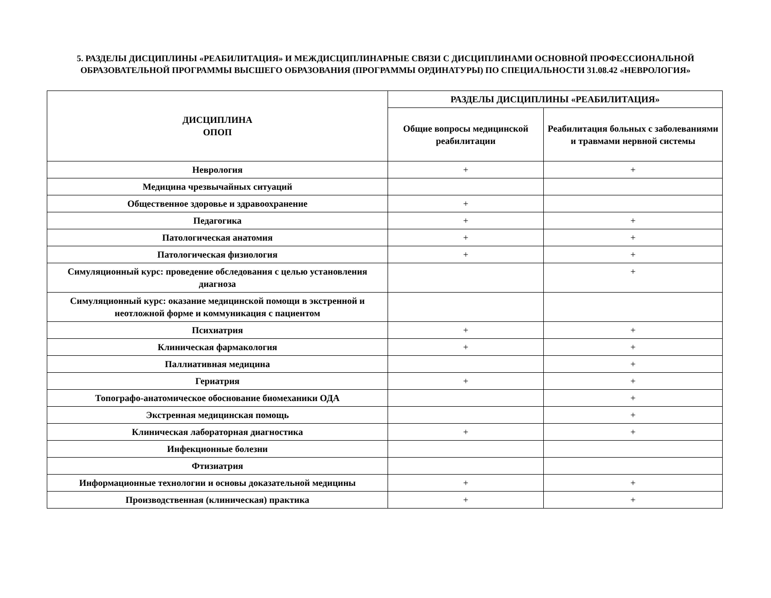5. РАЗДЕЛЫ ДИСЦИПЛИНЫ «РЕАБИЛИТАЦИЯ» И МЕЖДИСЦИПЛИНАРНЫЕ СВЯЗИ С ДИСЦИПЛИНАМИ ОСНОВНОЙ ПРОФЕССИОНАЛЬНОЙ ОБРАЗОВАТЕЛЬНОЙ ПРОГРАММЫ ВЫСШЕГО ОБРАЗОВАНИЯ (ПРОГРАММЫ ОРДИНАТУРЫ) ПО СПЕЦИАЛЬНОСТИ 31.08.42 «НЕВРОЛОГИЯ»
| ДИСЦИПЛИНА ОПОП | РАЗДЕЛЫ ДИСЦИПЛИНЫ «РЕАБИЛИТАЦИЯ» | |
| --- | --- | --- |
| | Общие вопросы медицинской реабилитации | Реабилитация больных с заболеваниями и травмами нервной системы |
| Неврология | + | + |
| Медицина чрезвычайных ситуаций | | |
| Общественное здоровье и здравоохранение | + | |
| Педагогика | + | + |
| Патологическая анатомия | + | + |
| Патологическая физиология | + | + |
| Симуляционный курс: проведение обследования с целью установления диагноза | | + |
| Симуляционный курс: оказание медицинской помощи в экстренной и неотложной форме и коммуникация с пациентом | | |
| Психиатрия | + | + |
| Клиническая фармакология | + | + |
| Паллиативная медицина | | + |
| Гериатрия | + | + |
| Топографо-анатомическое обоснование биомеханики ОДА | | + |
| Экстренная медицинская помощь | | + |
| Клиническая лабораторная диагностика | + | + |
| Инфекционные болезни | | |
| Фтизиатрия | | |
| Информационные технологии и основы доказательной медицины | + | + |
| Производственная (клиническая) практика | + | + |